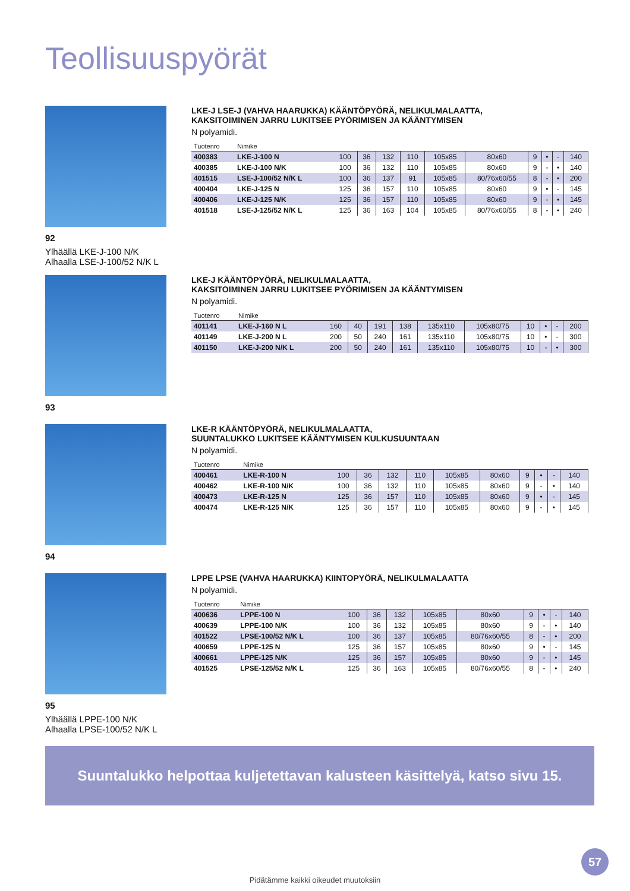Teollisuuspyörät
92
Ylhäällä LKE-J-100 N/K
Alhaalla LSE-J-100/52 N/K L
LKE-J LSE-J (VAHVA HAARUKKA) KÄÄNTÖPYÖRÄ, NELIKULMALAATTA,
KAKSITOIMINEN JARRU LUKITSEE PYÖRIMISEN JA KÄÄNTYMISEN
N polyamidi.
| Tuotenro | Nimike | | | | | | | | | | |
| --- | --- | --- | --- | --- | --- | --- | --- | --- | --- | --- | --- |
| 400383 | LKE-J-100 N | 100 | 36 | 132 | 110 | 105x85 | 80x60 | 9 | • | - | 140 |
| 400385 | LKE-J-100 N/K | 100 | 36 | 132 | 110 | 105x85 | 80x60 | 9 | - | • | 140 |
| 401515 | LSE-J-100/52 N/K L | 100 | 36 | 137 | 91 | 105x85 | 80/76x60/55 | 8 | - | • | 200 |
| 400404 | LKE-J-125 N | 125 | 36 | 157 | 110 | 105x85 | 80x60 | 9 | • | - | 145 |
| 400406 | LKE-J-125 N/K | 125 | 36 | 157 | 110 | 105x85 | 80x60 | 9 | - | • | 145 |
| 401518 | LSE-J-125/52 N/K L | 125 | 36 | 163 | 104 | 105x85 | 80/76x60/55 | 8 | - | • | 240 |
93 LKE-J KÄÄNTÖPYÖRÄ, NELIKULMALAATTA,
KAKSITOIMINEN JARRU LUKITSEE PYÖRIMISEN JA KÄÄNTYMISEN
N polyamidi.
| Tuotenro | Nimike | | | | | | | | | | |
| --- | --- | --- | --- | --- | --- | --- | --- | --- | --- | --- | --- |
| 401141 | LKE-J-160 N L | 160 | 40 | 191 | 138 | 135x110 | 105x80/75 | 10 | • | - | 200 |
| 401149 | LKE-J-200 N L | 200 | 50 | 240 | 161 | 135x110 | 105x80/75 | 10 | • | - | 300 |
| 401150 | LKE-J-200 N/K L | 200 | 50 | 240 | 161 | 135x110 | 105x80/75 | 10 | - | • | 300 |
94 LKE-R KÄÄNTÖPYÖRÄ, NELIKULMALAATTA,
SUUNTALUKKO LUKITSEE KÄÄNTYMISEN KULKUSUUNTAAN
N polyamidi.
| Tuotenro | Nimike | | | | | | | | | | |
| --- | --- | --- | --- | --- | --- | --- | --- | --- | --- | --- | --- |
| 400461 | LKE-R-100 N | 100 | 36 | 132 | 110 | 105x85 | 80x60 | 9 | • | - | 140 |
| 400462 | LKE-R-100 N/K | 100 | 36 | 132 | 110 | 105x85 | 80x60 | 9 | - | • | 140 |
| 400473 | LKE-R-125 N | 125 | 36 | 157 | 110 | 105x85 | 80x60 | 9 | • | - | 145 |
| 400474 | LKE-R-125 N/K | 125 | 36 | 157 | 110 | 105x85 | 80x60 | 9 | - | • | 145 |
95
Ylhäällä LPPE-100 N/K
Alhaalla LPSE-100/52 N/K L
LPPE LPSE (VAHVA HAARUKKA) KIINTOPYÖRÄ, NELIKULMALAATTA
N polyamidi.
| Tuotenro | Nimike | | | | | | | | | |
| --- | --- | --- | --- | --- | --- | --- | --- | --- | --- | --- |
| 400636 | LPPE-100 N | 100 | 36 | 132 | 105x85 | 80x60 | 9 | • | - | 140 |
| 400639 | LPPE-100 N/K | 100 | 36 | 132 | 105x85 | 80x60 | 9 | - | • | 140 |
| 401522 | LPSE-100/52 N/K L | 100 | 36 | 137 | 105x85 | 80/76x60/55 | 8 | - | • | 200 |
| 400659 | LPPE-125 N | 125 | 36 | 157 | 105x85 | 80x60 | 9 | • | - | 145 |
| 400661 | LPPE-125 N/K | 125 | 36 | 157 | 105x85 | 80x60 | 9 | - | • | 145 |
| 401525 | LPSE-125/52 N/K L | 125 | 36 | 163 | 105x85 | 80/76x60/55 | 8 | - | • | 240 |
Suuntalukko helpottaa kuljetettavan kalusteen käsittelyä, katso sivu 15.
57
Pidätämme kaikki oikeudet muutoksiin